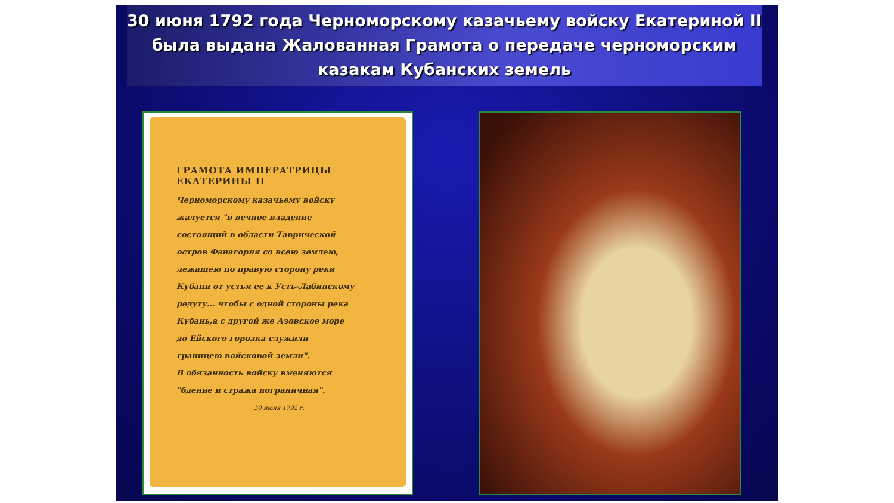30 июня 1792 года Черноморскому казачьему войску Екатериной II была выдана Жалованная Грамота о передаче черноморским казакам Кубанских земель
ГРАМОТА ИМПЕРАТРИЦЫ ЕКАТЕРИНЫ II
Черноморскому казачьему войску жалуется "в вечное владение состоящий в области Таврической остров Фанагория со всею землею, лежащею по правую сторону реки Кубани от устья ее к Усть-Лабинскому редуту... чтобы с одной стороны река Кубань,а с другой же Азовское море до Ейского городка служили границею войсковой земли".
В обязанность войску вменяются "бдение и стража пограничная".
30 июня 1792 г.